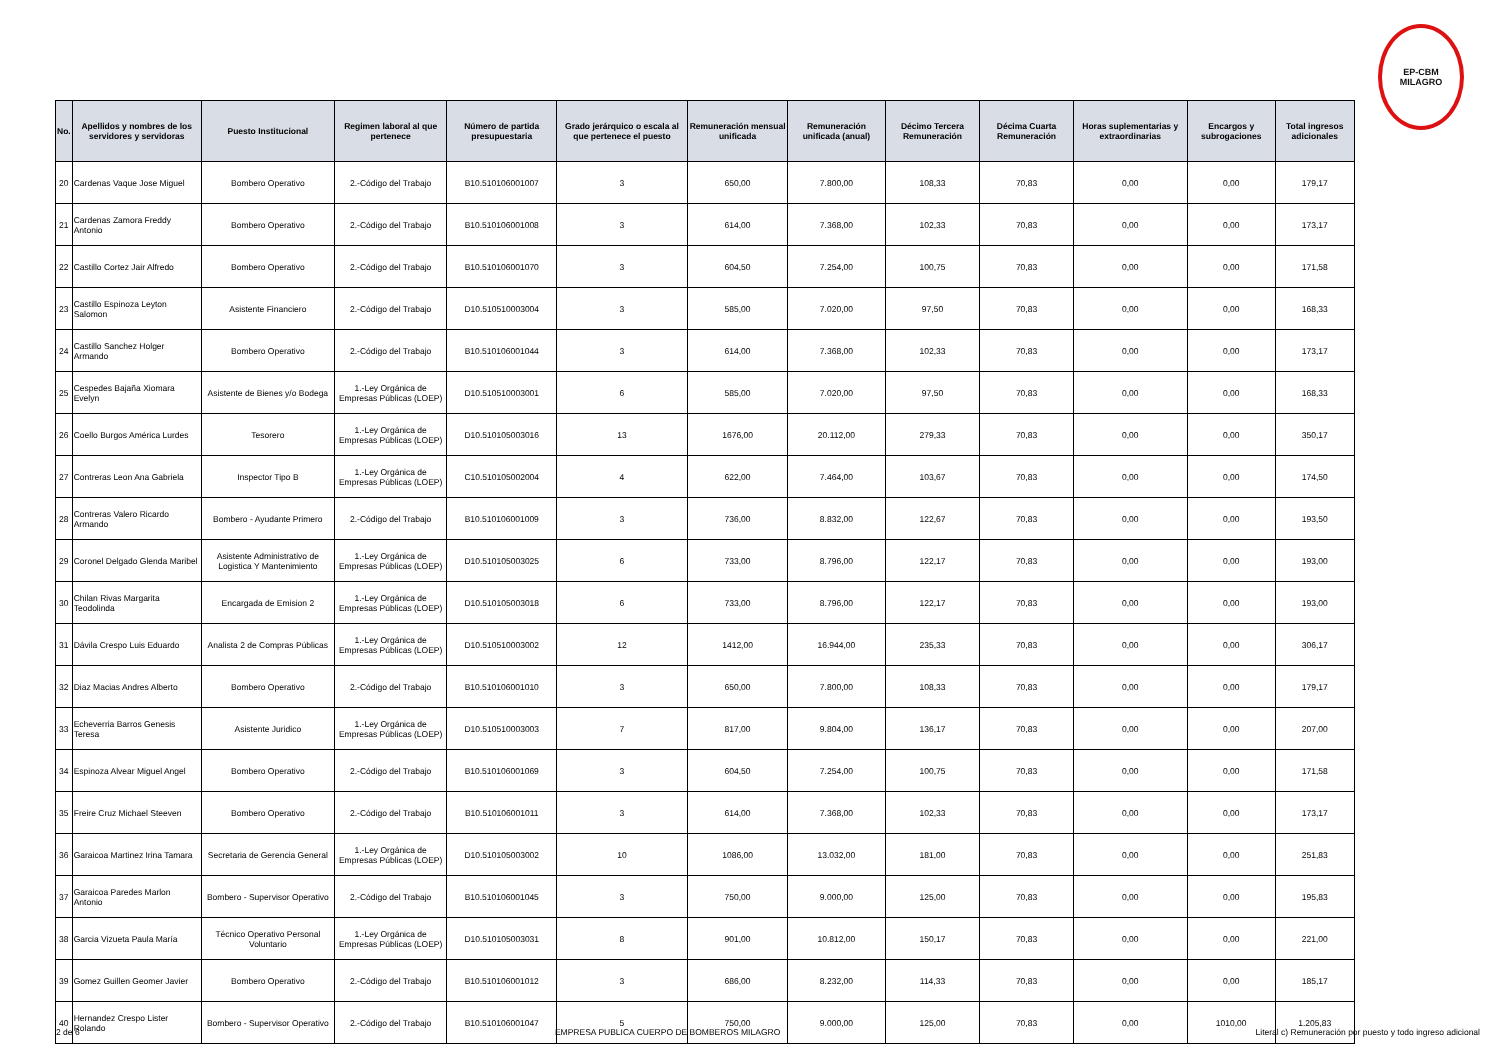EP-CBM
MILAGRO
| No. | Apellidos y nombres de los servidores y servidoras | Puesto Institucional | Regimen laboral al que pertenece | Número de partida presupuestaria | Grado jerárquico o escala al que pertenece el puesto | Remuneración mensual unificada | Remuneración unificada (anual) | Décimo Tercera Remuneración | Décima Cuarta Remuneración | Horas suplementarias y extraordinarias | Encargos y subrogaciones | Total ingresos adicionales |
| --- | --- | --- | --- | --- | --- | --- | --- | --- | --- | --- | --- | --- |
| 20 | Cardenas Vaque Jose Miguel | Bombero Operativo | 2.-Código del Trabajo | B10.510106001007 | 3 | 650,00 | 7.800,00 | 108,33 | 70,83 | 0,00 | 0,00 | 179,17 |
| 21 | Cardenas Zamora Freddy Antonio | Bombero Operativo | 2.-Código del Trabajo | B10.510106001008 | 3 | 614,00 | 7.368,00 | 102,33 | 70,83 | 0,00 | 0,00 | 173,17 |
| 22 | Castillo Cortez Jair Alfredo | Bombero Operativo | 2.-Código del Trabajo | B10.510106001070 | 3 | 604,50 | 7.254,00 | 100,75 | 70,83 | 0,00 | 0,00 | 171,58 |
| 23 | Castillo Espinoza Leyton Salomon | Asistente Financiero | 2.-Código del Trabajo | D10.510510003004 | 3 | 585,00 | 7.020,00 | 97,50 | 70,83 | 0,00 | 0,00 | 168,33 |
| 24 | Castillo Sanchez Holger Armando | Bombero Operativo | 2.-Código del Trabajo | B10.510106001044 | 3 | 614,00 | 7.368,00 | 102,33 | 70,83 | 0,00 | 0,00 | 173,17 |
| 25 | Cespedes Bajaña Xiomara Evelyn | Asistente de Bienes y/o Bodega | 1.-Ley Orgánica de Empresas Públicas (LOEP) | D10.510510003001 | 6 | 585,00 | 7.020,00 | 97,50 | 70,83 | 0,00 | 0,00 | 168,33 |
| 26 | Coello Burgos América Lurdes | Tesorero | 1.-Ley Orgánica de Empresas Públicas (LOEP) | D10.510105003016 | 13 | 1676,00 | 20.112,00 | 279,33 | 70,83 | 0,00 | 0,00 | 350,17 |
| 27 | Contreras Leon Ana Gabriela | Inspector Tipo B | 1.-Ley Orgánica de Empresas Públicas (LOEP) | C10.510105002004 | 4 | 622,00 | 7.464,00 | 103,67 | 70,83 | 0,00 | 0,00 | 174,50 |
| 28 | Contreras Valero Ricardo Armando | Bombero - Ayudante Primero | 2.-Código del Trabajo | B10.510106001009 | 3 | 736,00 | 8.832,00 | 122,67 | 70,83 | 0,00 | 0,00 | 193,50 |
| 29 | Coronel Delgado Glenda Maribel | Asistente Administrativo de Logistica Y Mantenimiento | 1.-Ley Orgánica de Empresas Públicas (LOEP) | D10.510105003025 | 6 | 733,00 | 8.796,00 | 122,17 | 70,83 | 0,00 | 0,00 | 193,00 |
| 30 | Chilan Rivas Margarita Teodolinda | Encargada de Emision 2 | 1.-Ley Orgánica de Empresas Públicas (LOEP) | D10.510105003018 | 6 | 733,00 | 8.796,00 | 122,17 | 70,83 | 0,00 | 0,00 | 193,00 |
| 31 | Dávila Crespo Luis Eduardo | Analista 2 de Compras Públicas | 1.-Ley Orgánica de Empresas Públicas (LOEP) | D10.510510003002 | 12 | 1412,00 | 16.944,00 | 235,33 | 70,83 | 0,00 | 0,00 | 306,17 |
| 32 | Diaz Macias Andres Alberto | Bombero Operativo | 2.-Código del Trabajo | B10.510106001010 | 3 | 650,00 | 7.800,00 | 108,33 | 70,83 | 0,00 | 0,00 | 179,17 |
| 33 | Echeverria Barros Genesis Teresa | Asistente Juridico | 1.-Ley Orgánica de Empresas Públicas (LOEP) | D10.510510003003 | 7 | 817,00 | 9.804,00 | 136,17 | 70,83 | 0,00 | 0,00 | 207,00 |
| 34 | Espinoza Alvear Miguel Angel | Bombero Operativo | 2.-Código del Trabajo | B10.510106001069 | 3 | 604,50 | 7.254,00 | 100,75 | 70,83 | 0,00 | 0,00 | 171,58 |
| 35 | Freire Cruz Michael Steeven | Bombero Operativo | 2.-Código del Trabajo | B10.510106001011 | 3 | 614,00 | 7.368,00 | 102,33 | 70,83 | 0,00 | 0,00 | 173,17 |
| 36 | Garaicoa Martinez Irina Tamara | Secretaria de Gerencia General | 1.-Ley Orgánica de Empresas Públicas (LOEP) | D10.510105003002 | 10 | 1086,00 | 13.032,00 | 181,00 | 70,83 | 0,00 | 0,00 | 251,83 |
| 37 | Garaicoa Paredes Marlon Antonio | Bombero - Supervisor Operativo | 2.-Código del Trabajo | B10.510106001045 | 3 | 750,00 | 9.000,00 | 125,00 | 70,83 | 0,00 | 0,00 | 195,83 |
| 38 | Garcia Vizueta Paula María | Técnico Operativo Personal Voluntario | 1.-Ley Orgánica de Empresas Públicas (LOEP) | D10.510105003031 | 8 | 901,00 | 10.812,00 | 150,17 | 70,83 | 0,00 | 0,00 | 221,00 |
| 39 | Gomez Guillen Geomer Javier | Bombero Operativo | 2.-Código del Trabajo | B10.510106001012 | 3 | 686,00 | 8.232,00 | 114,33 | 70,83 | 0,00 | 0,00 | 185,17 |
| 40 | Hernandez Crespo Lister Rolando | Bombero - Supervisor Operativo | 2.-Código del Trabajo | B10.510106001047 | 5 | 750,00 | 9.000,00 | 125,00 | 70,83 | 0,00 | 1010,00 | 1.205,83 |
2 de 6 EMPRESA PUBLICA CUERPO DE BOMBEROS MILAGRO Literal c) Remuneración por puesto y todo ingreso adicional